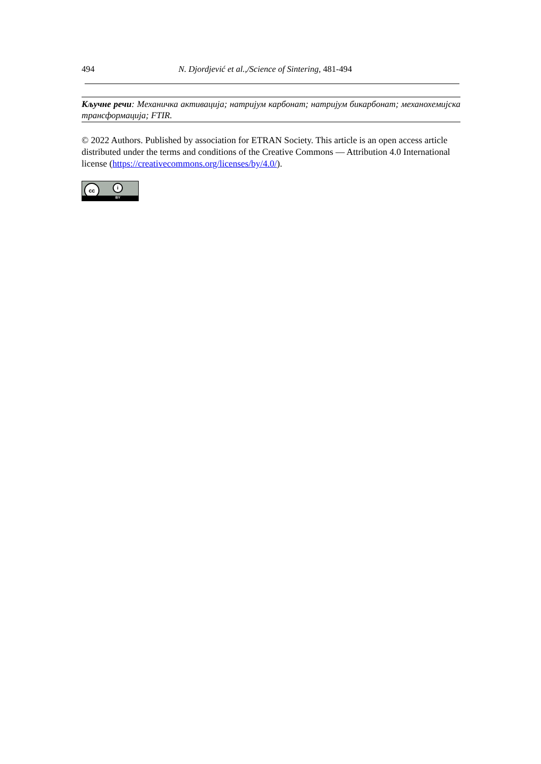494 N. Djordjević et al.,/Science of Sintering, 481-494
Кључне речи: Механичка активација; натријум карбонат; натријум бикарбонат; механохемијска трансформација; FTIR.
© 2022 Authors. Published by association for ETRAN Society. This article is an open access article distributed under the terms and conditions of the Creative Commons — Attribution 4.0 International license (https://creativecommons.org/licenses/by/4.0/).
cc i
BY